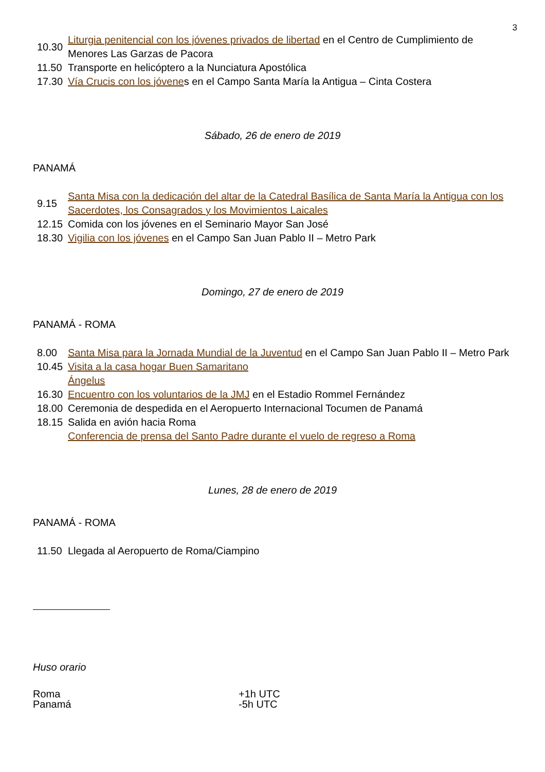3
| 10.30 | Liturgia penitencial con los jóvenes privados de libertad en el Centro de Cumplimiento de Menores Las Garzas de Pacora |
| 11.50 | Transporte en helicóptero a la Nunciatura Apostólica |
| 17.30 | Vía Crucis con los jóvene s en el Campo Santa María la Antigua – Cinta Costera |
Sábado, 26 de enero de 2019
PANAMÁ
| 9.15 | Santa Misa con la dedicación del altar de la Catedral Basílica de Santa María la Antigua con los Sacerdotes, los Consagrados y los Movimientos Laicales |
| 12.15 | Comida con los jóvenes en el Seminario Mayor San José |
| 18.30 | Vigilia con los jóvenes en el Campo San Juan Pablo II – Metro Park |
Domingo, 27 de enero de 2019
PANAMÁ - ROMA
| 8.00 | Santa Misa para la Jornada Mundial de la Juventud en el Campo San Juan Pablo II – Metro Park |
| 10.45 | Visita a la casa hogar Buen Samaritano |
| | Ángelus |
| 16.30 | Encuentro con los voluntarios de la JMJ en el Estadio Rommel Fernández |
| 18.00 | Ceremonia de despedida en el Aeropuerto Internacional Tocumen de Panamá |
| 18.15 | Salida en avión hacia Roma |
| | Conferencia de prensa del Santo Padre durante el vuelo de regreso a Roma |
Lunes, 28 de enero de 2019
PANAMÁ - ROMA
| 11.50 | Llegada al Aeropuerto de Roma/Ciampino |
Huso orario
| Roma | +1h UTC |
| Panamá | -5h UTC |